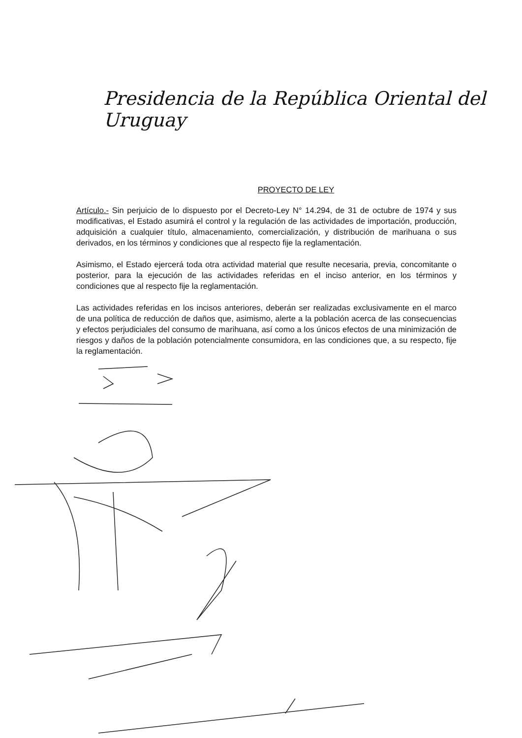Presidencia de la República Oriental del Uruguay
PROYECTO DE LEY
Artículo.- Sin perjuicio de lo dispuesto por el Decreto-Ley N° 14.294, de 31 de octubre de 1974 y sus modificativas, el Estado asumirá el control y la regulación de las actividades de importación, producción, adquisición a cualquier título, almacenamiento, comercialización, y distribución de marihuana o sus derivados, en los términos y condiciones que al respecto fije la reglamentación.
Asimismo, el Estado ejercerá toda otra actividad material que resulte necesaria, previa, concomitante o posterior, para la ejecución de las actividades referidas en el inciso anterior, en los términos y condiciones que al respecto fije la reglamentación.
Las actividades referidas en los incisos anteriores, deberán ser realizadas exclusivamente en el marco de una política de reducción de daños que, asimismo, alerte a la población acerca de las consecuencias y efectos perjudiciales del consumo de marihuana, así como a los únicos efectos de una minimización de riesgos y daños de la población potencialmente consumidora, en las condiciones que, a su respecto, fije la reglamentación.